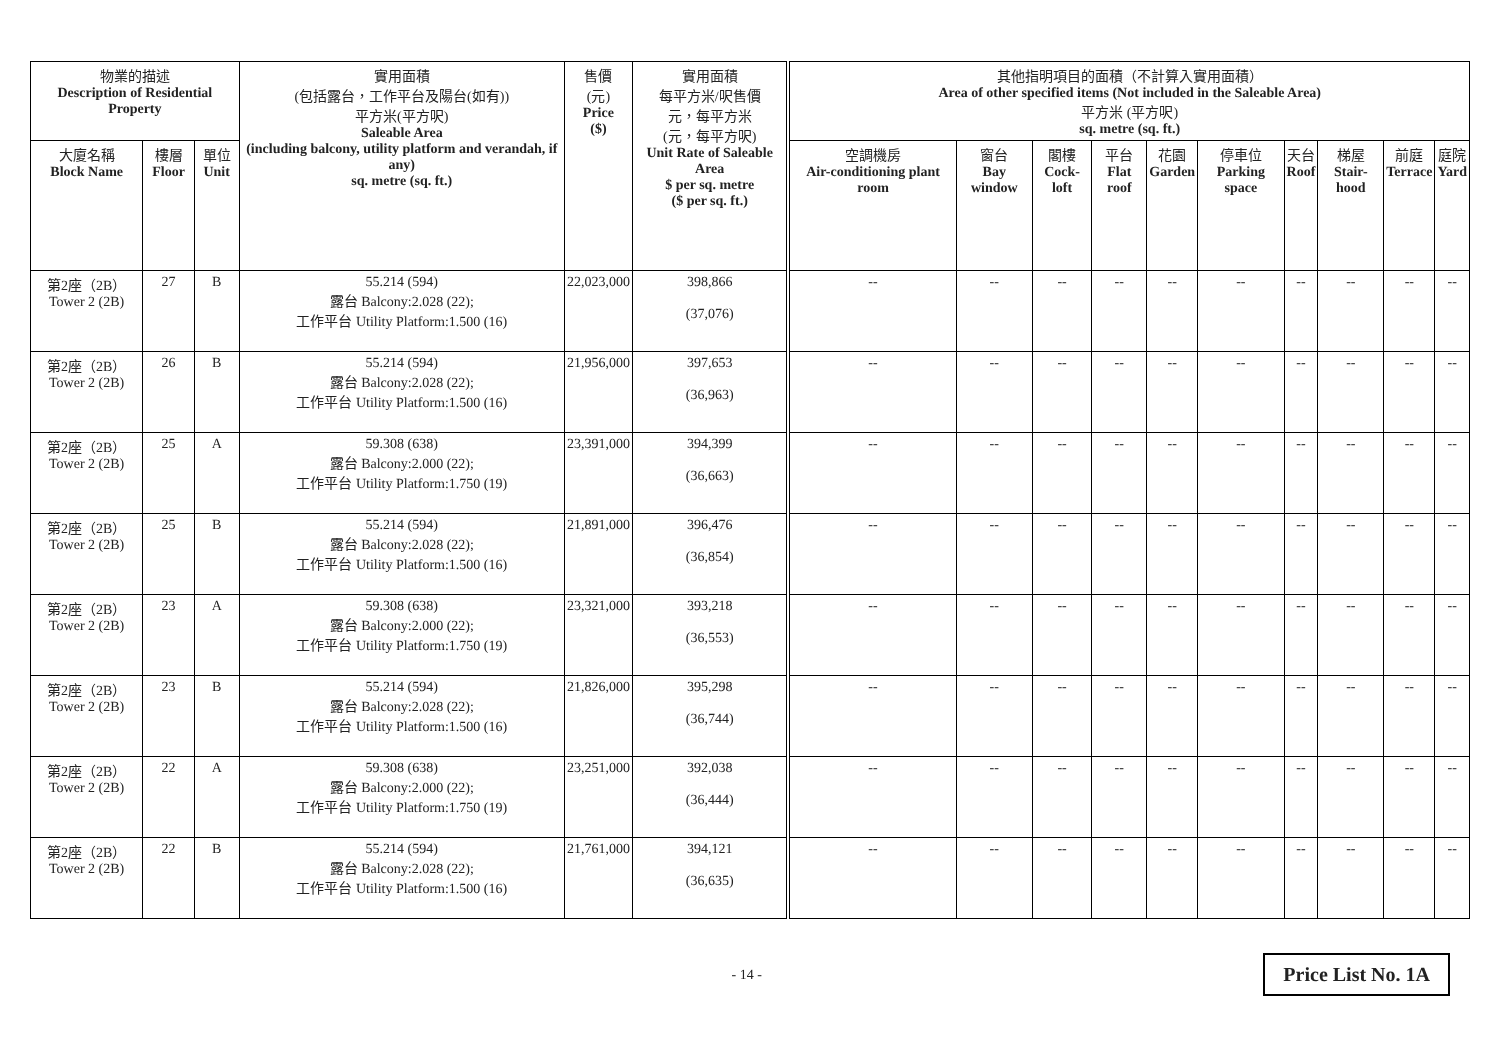| 物業的描述 Description of Residential Property | | | 實用面積 (包括露台，工作平台及陽台(如有)) 平方米(平方呎) Saleable Area (including balcony, utility platform and verandah, if any) sq. metre (sq. ft.) | 售價 (元) Price ($) | 實用面積 每平方米/呎售價 元，每平方米 (元，每平方呎) Unit Rate of Saleable Area $ per sq. metre ($ per sq. ft.) | 其他指明項目的面積（不計算入實用面積） Area of other specified items (Not included in the Saleable Area) 平方米 (平方呎) sq. metre (sq. ft.) | | | | | | | | | |
| --- | --- | --- | --- | --- | --- | --- | --- | --- | --- | --- | --- | --- | --- | --- | --- |
| 大廈名稱 Block Name | 樓層 Floor | 單位 Unit | | | | 空調機房 Air-conditioning plant room | 窗台 Bay window | 閣樓 Cock-loft | 平台 Flat roof | 花園 Garden | 停車位 Parking space | 天台 Roof | 梯屋 Stair-hood | 前庭 Terrace | 庭院 Yard |
| 第2座（2B） Tower 2 (2B) | 27 | B | 55.214 (594) 露台 Balcony:2.028 (22); 工作平台 Utility Platform:1.500 (16) | 22,023,000 | 398,866 (37,076) | -- | -- | -- | -- | -- | -- | -- | -- | -- | -- |
| 第2座（2B） Tower 2 (2B) | 26 | B | 55.214 (594) 露台 Balcony:2.028 (22); 工作平台 Utility Platform:1.500 (16) | 21,956,000 | 397,653 (36,963) | -- | -- | -- | -- | -- | -- | -- | -- | -- | -- |
| 第2座（2B） Tower 2 (2B) | 25 | A | 59.308 (638) 露台 Balcony:2.000 (22); 工作平台 Utility Platform:1.750 (19) | 23,391,000 | 394,399 (36,663) | -- | -- | -- | -- | -- | -- | -- | -- | -- | -- |
| 第2座（2B） Tower 2 (2B) | 25 | B | 55.214 (594) 露台 Balcony:2.028 (22); 工作平台 Utility Platform:1.500 (16) | 21,891,000 | 396,476 (36,854) | -- | -- | -- | -- | -- | -- | -- | -- | -- | -- |
| 第2座（2B） Tower 2 (2B) | 23 | A | 59.308 (638) 露台 Balcony:2.000 (22); 工作平台 Utility Platform:1.750 (19) | 23,321,000 | 393,218 (36,553) | -- | -- | -- | -- | -- | -- | -- | -- | -- | -- |
| 第2座（2B） Tower 2 (2B) | 23 | B | 55.214 (594) 露台 Balcony:2.028 (22); 工作平台 Utility Platform:1.500 (16) | 21,826,000 | 395,298 (36,744) | -- | -- | -- | -- | -- | -- | -- | -- | -- | -- |
| 第2座（2B） Tower 2 (2B) | 22 | A | 59.308 (638) 露台 Balcony:2.000 (22); 工作平台 Utility Platform:1.750 (19) | 23,251,000 | 392,038 (36,444) | -- | -- | -- | -- | -- | -- | -- | -- | -- | -- |
| 第2座（2B） Tower 2 (2B) | 22 | B | 55.214 (594) 露台 Balcony:2.028 (22); 工作平台 Utility Platform:1.500 (16) | 21,761,000 | 394,121 (36,635) | -- | -- | -- | -- | -- | -- | -- | -- | -- | -- |
- 14 - Price List No. 1A